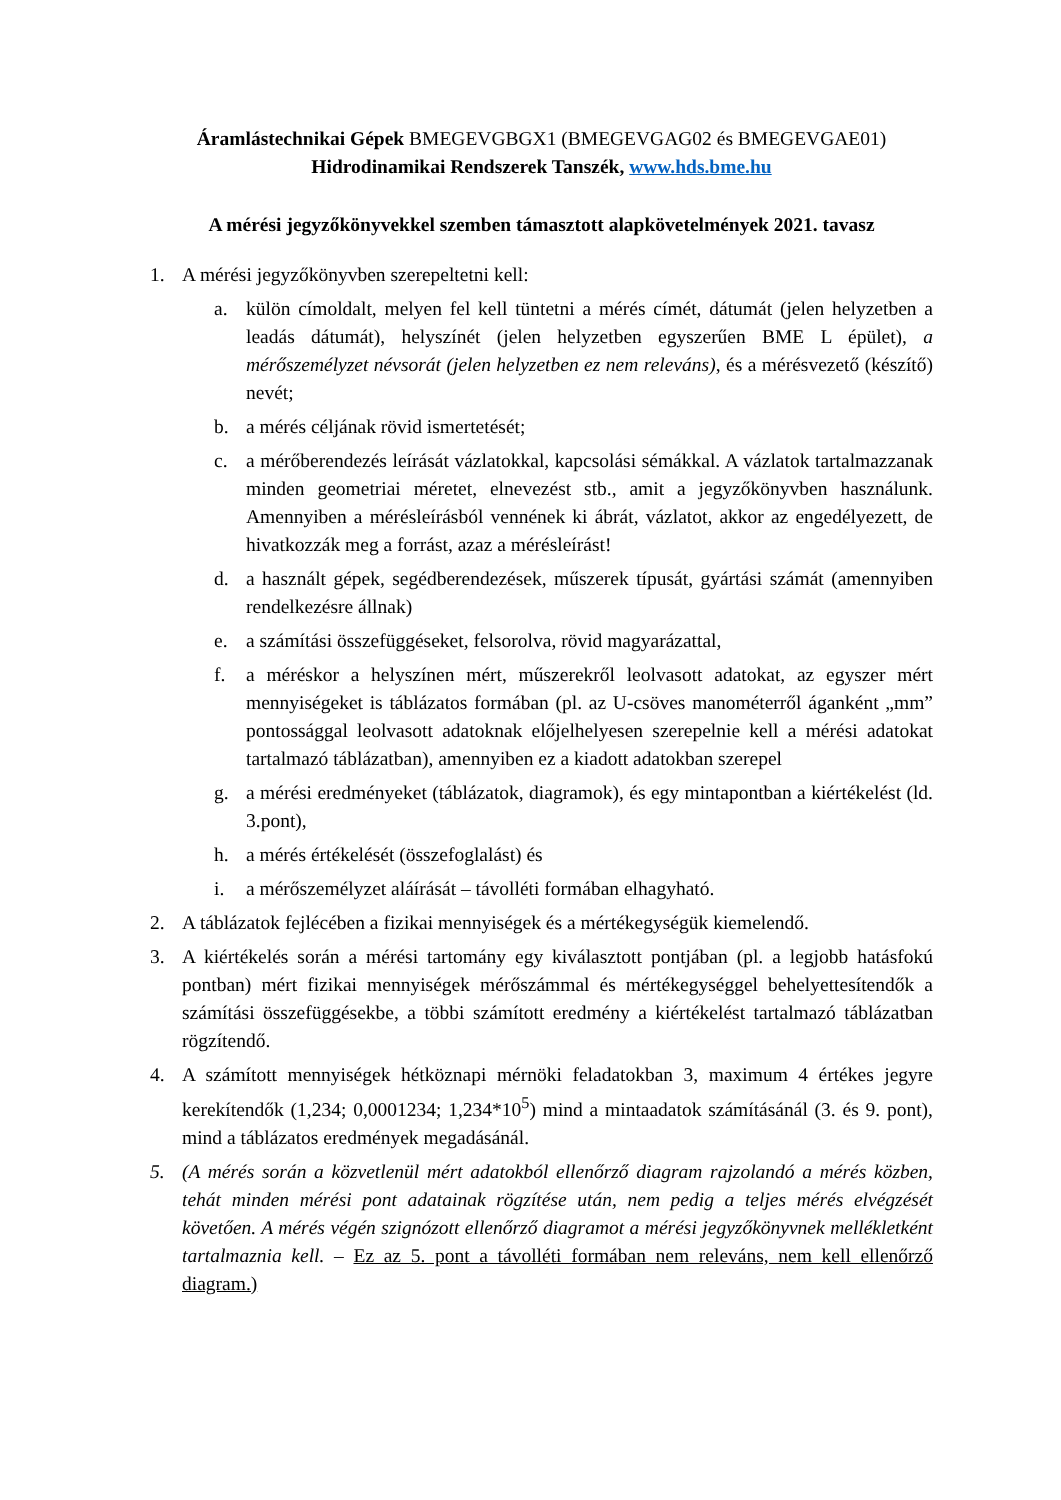Áramlástechnikai Gépek BMEGEVGBGX1 (BMEGEVGAG02 és BMEGEVGAE01)
Hidrodinamikai Rendszerek Tanszék, www.hds.bme.hu
A mérési jegyzőkönyvekkel szemben támasztott alapkövetelmények 2021. tavasz
1. A mérési jegyzőkönyvben szerepeltetni kell:
a. külön címoldalt, melyen fel kell tüntetni a mérés címét, dátumát (jelen helyzetben a leadás dátumát), helyszínét (jelen helyzetben egyszerűen BME L épület), a mérőszemélyzet névsorát (jelen helyzetben ez nem releváns), és a mérésvezető (készítő) nevét;
b. a mérés céljának rövid ismertetését;
c. a mérőberendezés leírását vázlatokkal, kapcsolási sémákkal. A vázlatok tartalmazzanak minden geometriai méretet, elnevezést stb., amit a jegyzőkönyvben használunk. Amennyiben a mérésleírásból vennének ki ábrát, vázlatot, akkor az engedélyezett, de hivatkozzák meg a forrást, azaz a mérésleírást!
d. a használt gépek, segédberendezések, műszerek típusát, gyártási számát (amennyiben rendelkezésre állnak)
e. a számítási összefüggéseket, felsorolva, rövid magyarázattal,
f. a méréskor a helyszínen mért, műszerekről leolvasott adatokat, az egyszer mért mennyiségeket is táblázatos formában (pl. az U-csöves manométerről áganként „mm” pontossággal leolvasott adatoknak előjelhelyesen szerepelnie kell a mérési adatokat tartalmazó táblázatban), amennyiben ez a kiadott adatokban szerepel
g. a mérési eredményeket (táblázatok, diagramok), és egy mintapontban a kiértékelést (ld. 3.pont),
h. a mérés értékelését (összefoglalást) és
i. a mérőszemélyzet aláírását – távolléti formában elhagyható.
2. A táblázatok fejlécében a fizikai mennyiségek és a mértékegységük kiemelendő.
3. A kiértékelés során a mérési tartomány egy kiválasztott pontjában (pl. a legjobb hatásfokú pontban) mért fizikai mennyiségek mérőszámmal és mértékegységgel behelyettesítendők a számítási összefüggésekbe, a többi számított eredmény a kiértékelést tartalmazó táblázatban rögzítendő.
4. A számított mennyiségek hétköznapi mérnöki feladatokban 3, maximum 4 értékes jegyre kerekítendők (1,234; 0,0001234; 1,234*10<sup>5</sup>) mind a mintaadatok számításánál (3. és 9. pont), mind a táblázatos eredmények megadásánál.
5. (A mérés során a közvetlenül mért adatokból ellenőrző diagram rajzolandó a mérés közben, tehát minden mérési pont adatainak rögzítése után, nem pedig a teljes mérés elvégzését követően. A mérés végén szignózott ellenőrző diagramot a mérési jegyzőkönyvnek mellékletként tartalmaznia kell. – Ez az 5. pont a távolléti formában nem releváns, nem kell ellenőrző diagram.)